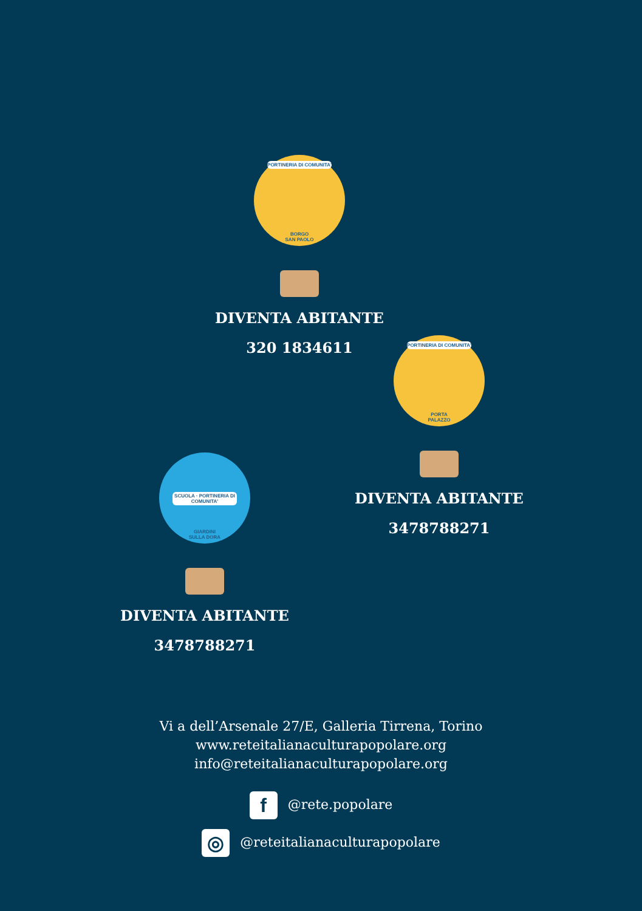PORTINERIA DI COMUNITA'
BORGO
SAN PAOLO
DIVENTA ABITANTE
320 1834611
PORTINERIA DI COMUNITA'
PORTA
PALAZZO
DIVENTA ABITANTE
3478788271
SCUOLA · PORTINERIA DI COMUNITA'
GIARDINI
SULLA DORA
DIVENTA ABITANTE
3478788271
Vi a dell’Arsenale 27/E, Galleria Tirrena, Torino
www.reteitalianaculturapopolare.org
info@reteitalianaculturapopolare.org
f @rete.popolare
◎ @reteitalianaculturapopolare